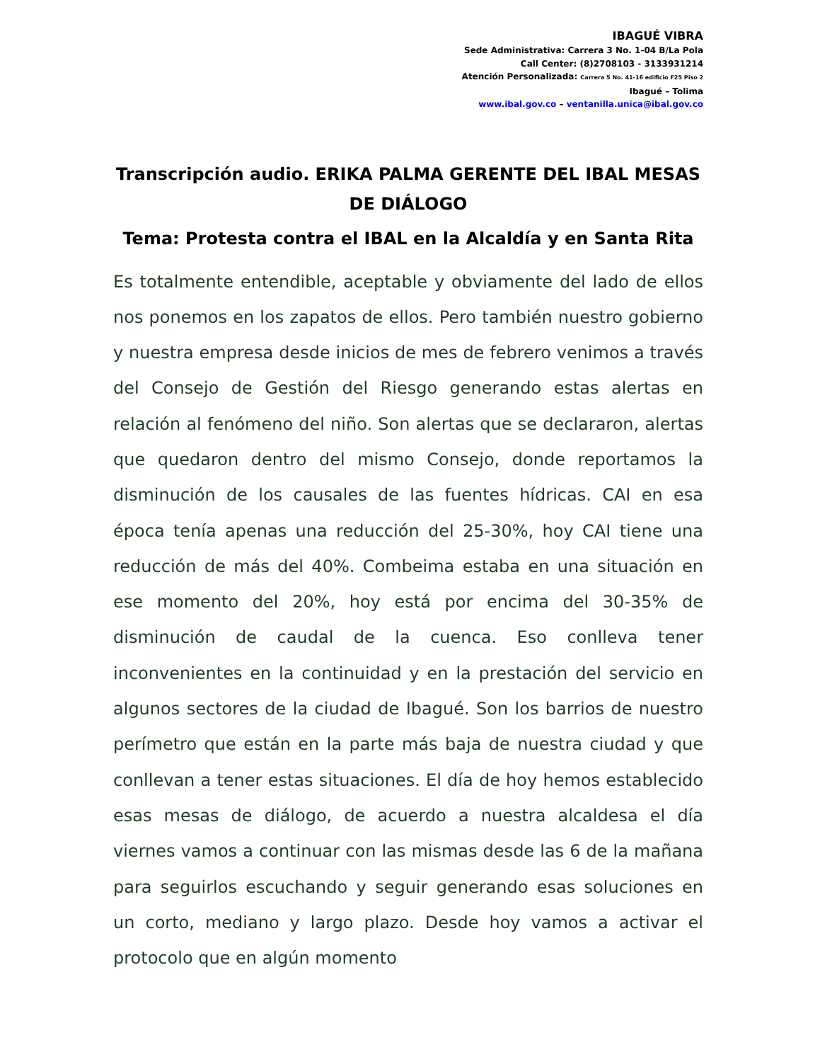IBAGUÉ VIBRA
Sede Administrativa: Carrera 3 No. 1-04 B/La Pola
Call Center: (8)2708103 - 3133931214
Atención Personalizada: Carrera 5 No. 41-16 edificio F25 Piso 2
Ibagué – Tolima
www.ibal.gov.co – ventanilla.unica@ibal.gov.co
Transcripción audio. ERIKA PALMA GERENTE DEL IBAL MESAS DE DIÁLOGO
Tema: Protesta contra el IBAL en la Alcaldía y en Santa Rita
Es totalmente entendible, aceptable y obviamente del lado de ellos nos ponemos en los zapatos de ellos. Pero también nuestro gobierno y nuestra empresa desde inicios de mes de febrero venimos a través del Consejo de Gestión del Riesgo generando estas alertas en relación al fenómeno del niño. Son alertas que se declararon, alertas que quedaron dentro del mismo Consejo, donde reportamos la disminución de los causales de las fuentes hídricas. CAI en esa época tenía apenas una reducción del 25-30%, hoy CAI tiene una reducción de más del 40%. Combeima estaba en una situación en ese momento del 20%, hoy está por encima del 30-35% de disminución de caudal de la cuenca. Eso conlleva tener inconvenientes en la continuidad y en la prestación del servicio en algunos sectores de la ciudad de Ibagué. Son los barrios de nuestro perímetro que están en la parte más baja de nuestra ciudad y que conllevan a tener estas situaciones. El día de hoy hemos establecido esas mesas de diálogo, de acuerdo a nuestra alcaldesa el día viernes vamos a continuar con las mismas desde las 6 de la mañana para seguirlos escuchando y seguir generando esas soluciones en un corto, mediano y largo plazo. Desde hoy vamos a activar el protocolo que en algún momento